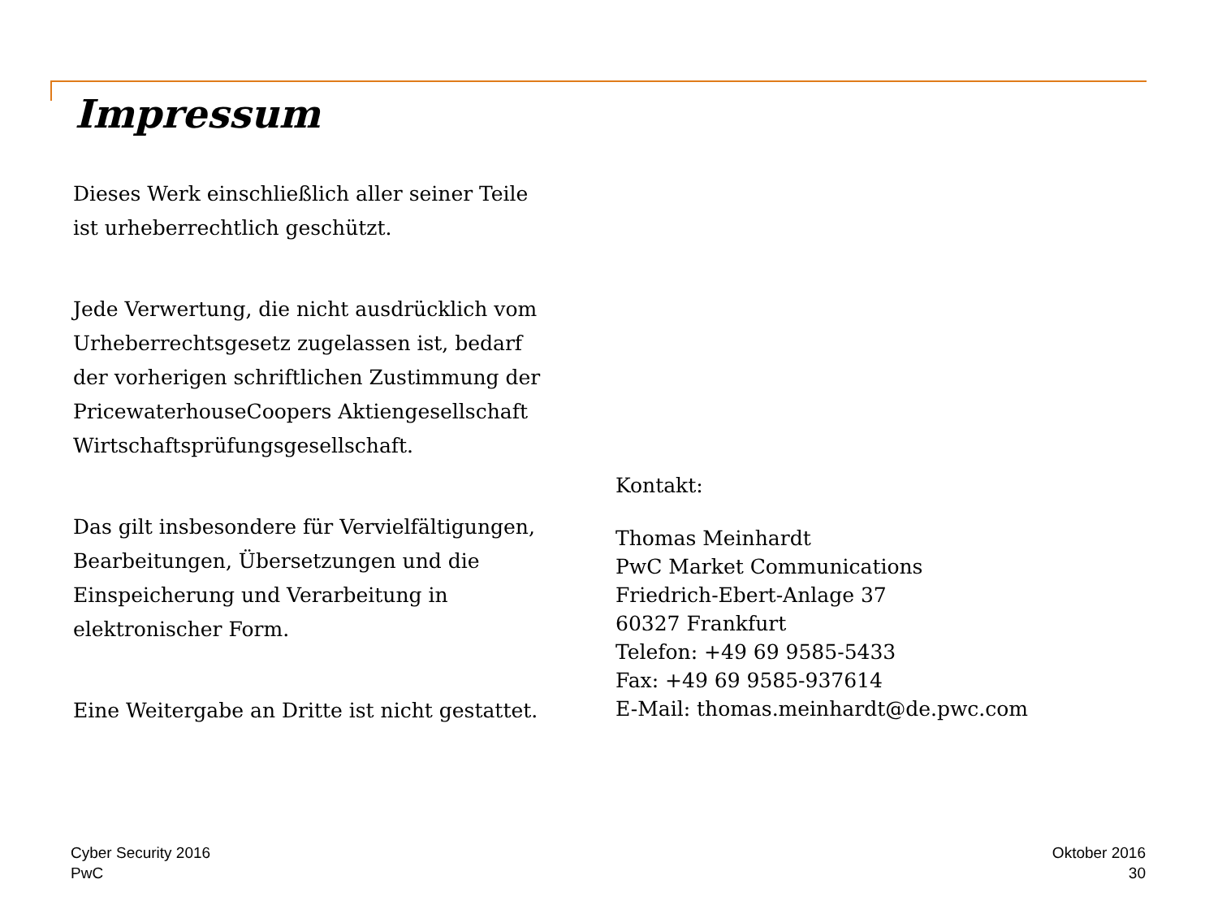Impressum
Dieses Werk einschließlich aller seiner Teile
ist urheberrechtlich geschützt.
Jede Verwertung, die nicht ausdrücklich vom
Urheberrechtsgesetz zugelassen ist, bedarf
der vorherigen schriftlichen Zustimmung der
PricewaterhouseCoopers Aktiengesellschaft
Wirtschaftsprüfungsgesellschaft.
Das gilt insbesondere für Vervielfältigungen,
Bearbeitungen, Übersetzungen und die
Einspeicherung und Verarbeitung in
elektronischer Form.
Eine Weitergabe an Dritte ist nicht gestattet.
Kontakt:
Thomas Meinhardt
PwC Market Communications
Friedrich-Ebert-Anlage 37
60327 Frankfurt
Telefon: +49 69 9585-5433
Fax: +49 69 9585-937614
E-Mail: thomas.meinhardt@de.pwc.com
Cyber Security 2016
PwC
Oktober 2016
30